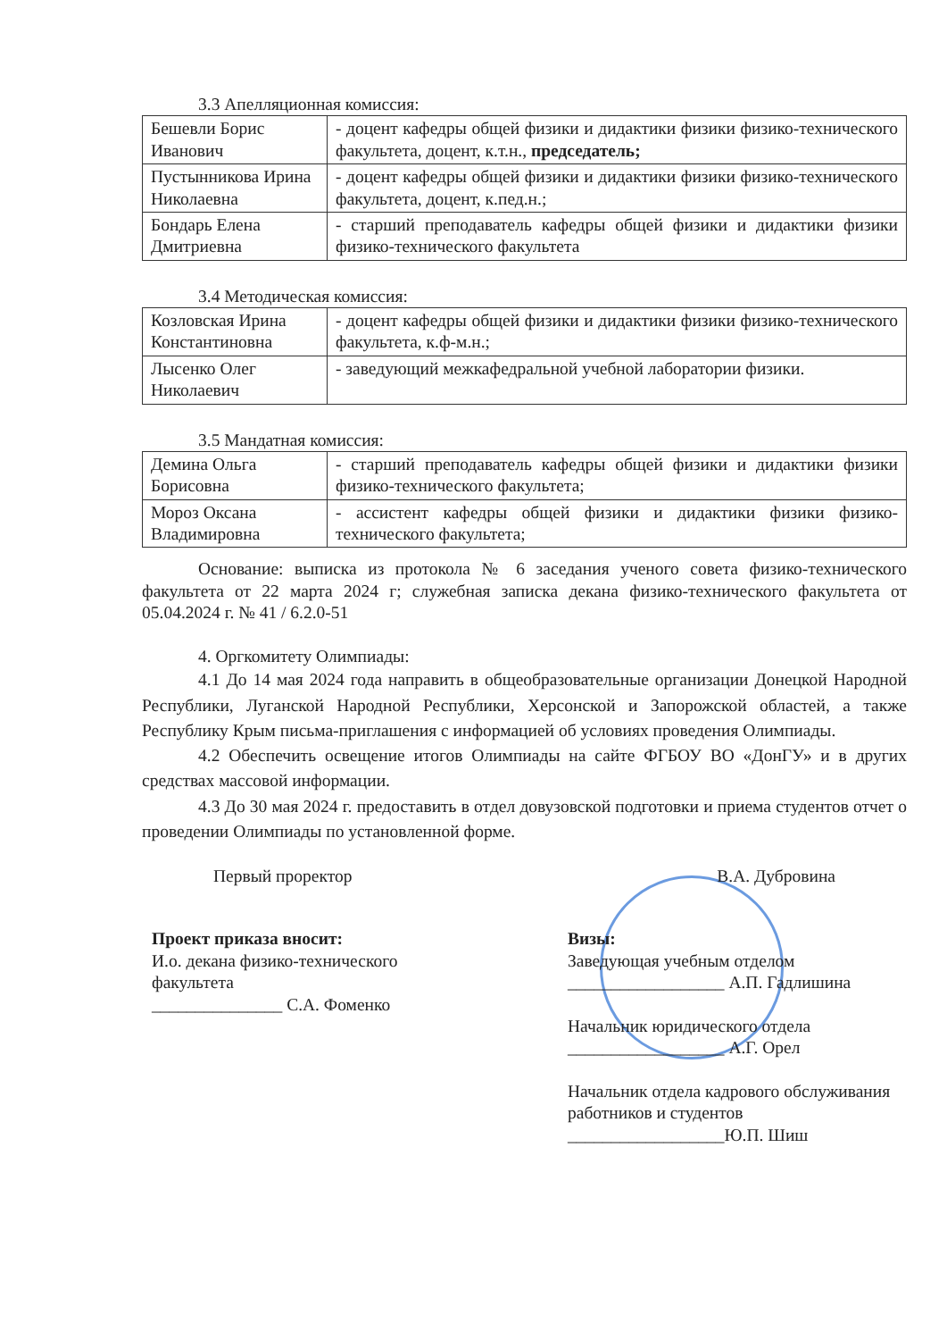3.3 Апелляционная комиссия:
| Бешевли Борис Иванович | - доцент кафедры общей физики и дидактики физики физико-технического факультета, доцент, к.т.н., председатель; |
| Пустынникова Ирина Николаевна | - доцент кафедры общей физики и дидактики физики физико-технического факультета, доцент, к.пед.н.; |
| Бондарь Елена Дмитриевна | - старший преподаватель кафедры общей физики и дидактики физики физико-технического факультета |
3.4 Методическая комиссия:
| Козловская Ирина Константиновна | - доцент кафедры общей физики и дидактики физики физико-технического факультета, к.ф-м.н.; |
| Лысенко Олег Николаевич | - заведующий межкафедральной учебной лаборатории физики. |
3.5 Мандатная комиссия:
| Демина Ольга Борисовна | - старший преподаватель кафедры общей физики и дидактики физики физико-технического факультета; |
| Мороз Оксана Владимировна | - ассистент кафедры общей физики и дидактики физики физико-технического факультета; |
Основание: выписка из протокола № 6 заседания ученого совета физико-технического факультета от 22 марта 2024 г; служебная записка декана физико-технического факультета от 05.04.2024 г. № 41 / 6.2.0-51
4. Оргкомитету Олимпиады:
4.1 До 14 мая 2024 года направить в общеобразовательные организации Донецкой Народной Республики, Луганской Народной Республики, Херсонской и Запорожской областей, а также Республику Крым письма-приглашения с информацией об условиях проведения Олимпиады.
4.2 Обеспечить освещение итогов Олимпиады на сайте ФГБОУ ВО «ДонГУ» и в других средствах массовой информации.
4.3 До 30 мая 2024 г. предоставить в отдел довузовской подготовки и приема студентов отчет о проведении Олимпиады по установленной форме.
Первый проректор В.А. Дубровина
Проект приказа вносит:
И.о. декана физико-технического
факультета
_______________ С.А. Фоменко
Визы:
Заведующая учебным отделом
__________________ А.П. Гадлишина
Начальник юридического отдела
__________________ А.Г. Орел
Начальник отдела кадрового обслуживания работников и студентов
__________________Ю.П. Шиш